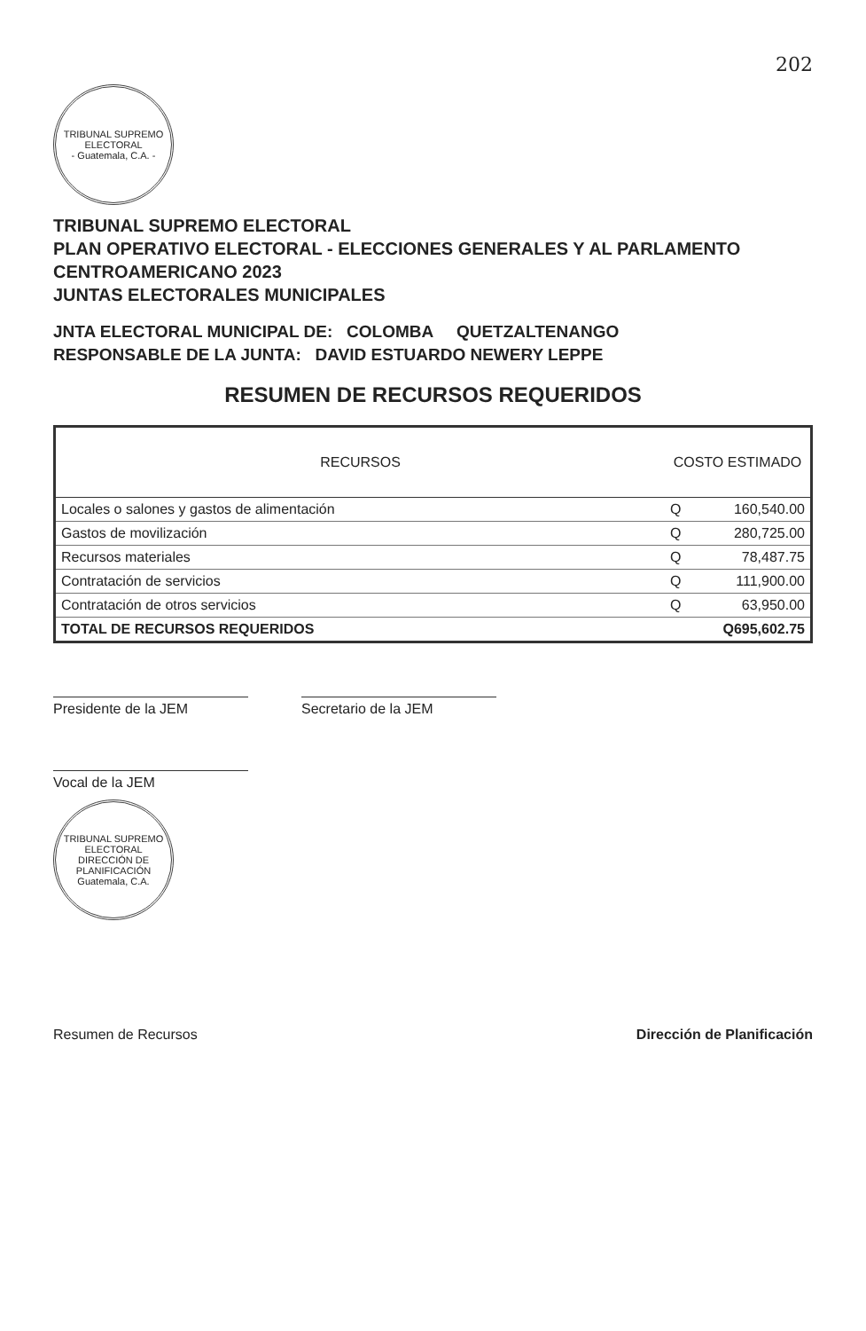202
TRIBUNAL SUPREMO ELECTORAL
- Guatemala, C.A. -
TRIBUNAL SUPREMO ELECTORAL
PLAN OPERATIVO ELECTORAL - ELECCIONES GENERALES Y AL PARLAMENTO CENTROAMERICANO 2023
JUNTAS ELECTORALES MUNICIPALES
JNTA ELECTORAL MUNICIPAL DE: COLOMBA QUETZALTENANGO
RESPONSABLE DE LA JUNTA: DAVID ESTUARDO NEWERY LEPPE
RESUMEN DE RECURSOS REQUERIDOS
| RECURSOS | COSTO ESTIMADO | |
| --- | --- | --- |
| Locales o salones y gastos de alimentación | Q | 160,540.00 |
| Gastos de movilización | Q | 280,725.00 |
| Recursos materiales | Q | 78,487.75 |
| Contratación de servicios | Q | 111,900.00 |
| Contratación de otros servicios | Q | 63,950.00 |
| TOTAL DE RECURSOS REQUERIDOS | | Q695,602.75 |
Presidente de la JEM Secretario de la JEM
Vocal de la JEM
TRIBUNAL SUPREMO ELECTORAL
DIRECCIÓN DE PLANIFICACIÓN
Guatemala, C.A.
Resumen de Recursos Dirección de Planificación